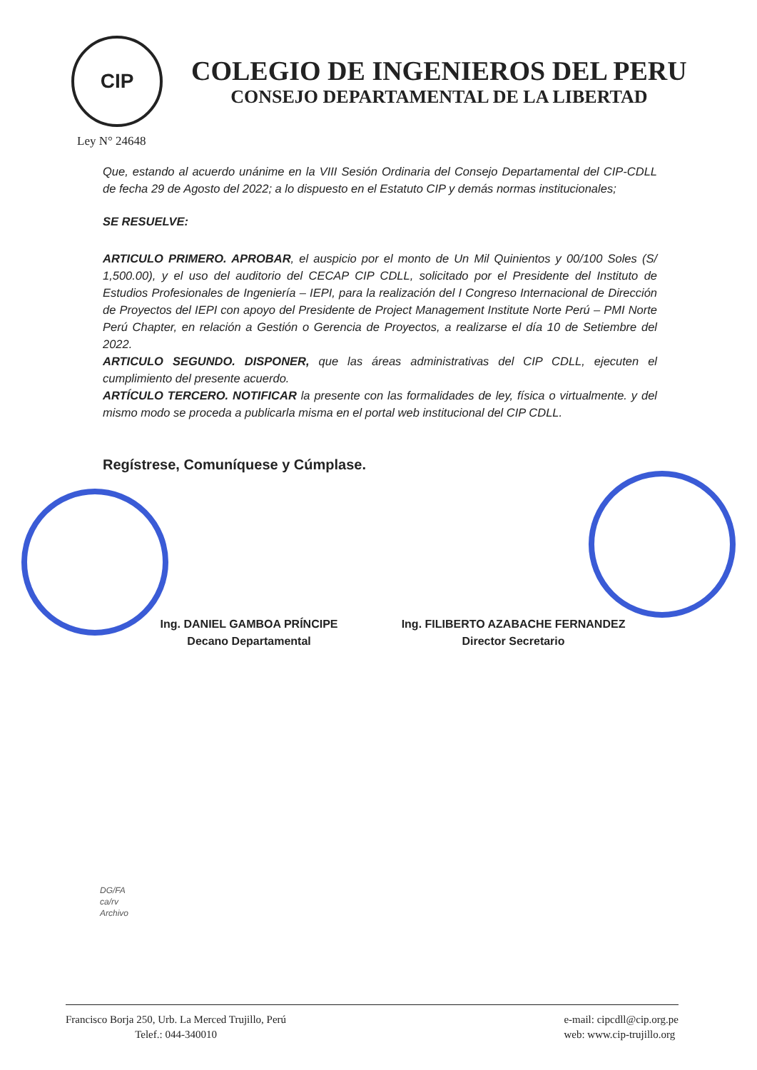CIP
COLEGIO DE INGENIEROS DEL PERU
CONSEJO DEPARTAMENTAL DE LA LIBERTAD
Ley N° 24648
Que, estando al acuerdo unánime en la VIII Sesión Ordinaria del Consejo Departamental del CIP-CDLL de fecha 29 de Agosto del 2022; a lo dispuesto en el Estatuto CIP y demás normas institucionales;
SE RESUELVE:
ARTICULO PRIMERO. APROBAR, el auspicio por el monto de Un Mil Quinientos y 00/100 Soles (S/ 1,500.00), y el uso del auditorio del CECAP CIP CDLL, solicitado por el Presidente del Instituto de Estudios Profesionales de Ingeniería – IEPI, para la realización del I Congreso Internacional de Dirección de Proyectos del IEPI con apoyo del Presidente de Project Management Institute Norte Perú – PMI Norte Perú Chapter, en relación a Gestión o Gerencia de Proyectos, a realizarse el día 10 de Setiembre del 2022.
ARTICULO SEGUNDO. DISPONER, que las áreas administrativas del CIP CDLL, ejecuten el cumplimiento del presente acuerdo.
ARTÍCULO TERCERO. NOTIFICAR la presente con las formalidades de ley, física o virtualmente. y del mismo modo se proceda a publicarla misma en el portal web institucional del CIP CDLL.
Regístrese, Comuníquese y Cúmplase.
Ing. DANIEL GAMBOA PRÍNCIPE
Decano Departamental
Ing. FILIBERTO AZABACHE FERNANDEZ
Director Secretario
DG/FA
ca/rv
Archivo
Francisco Borja 250, Urb. La Merced Trujillo, Perú
Telef.: 044-340010
e-mail: cipcdll@cip.org.pe
web: www.cip-trujillo.org